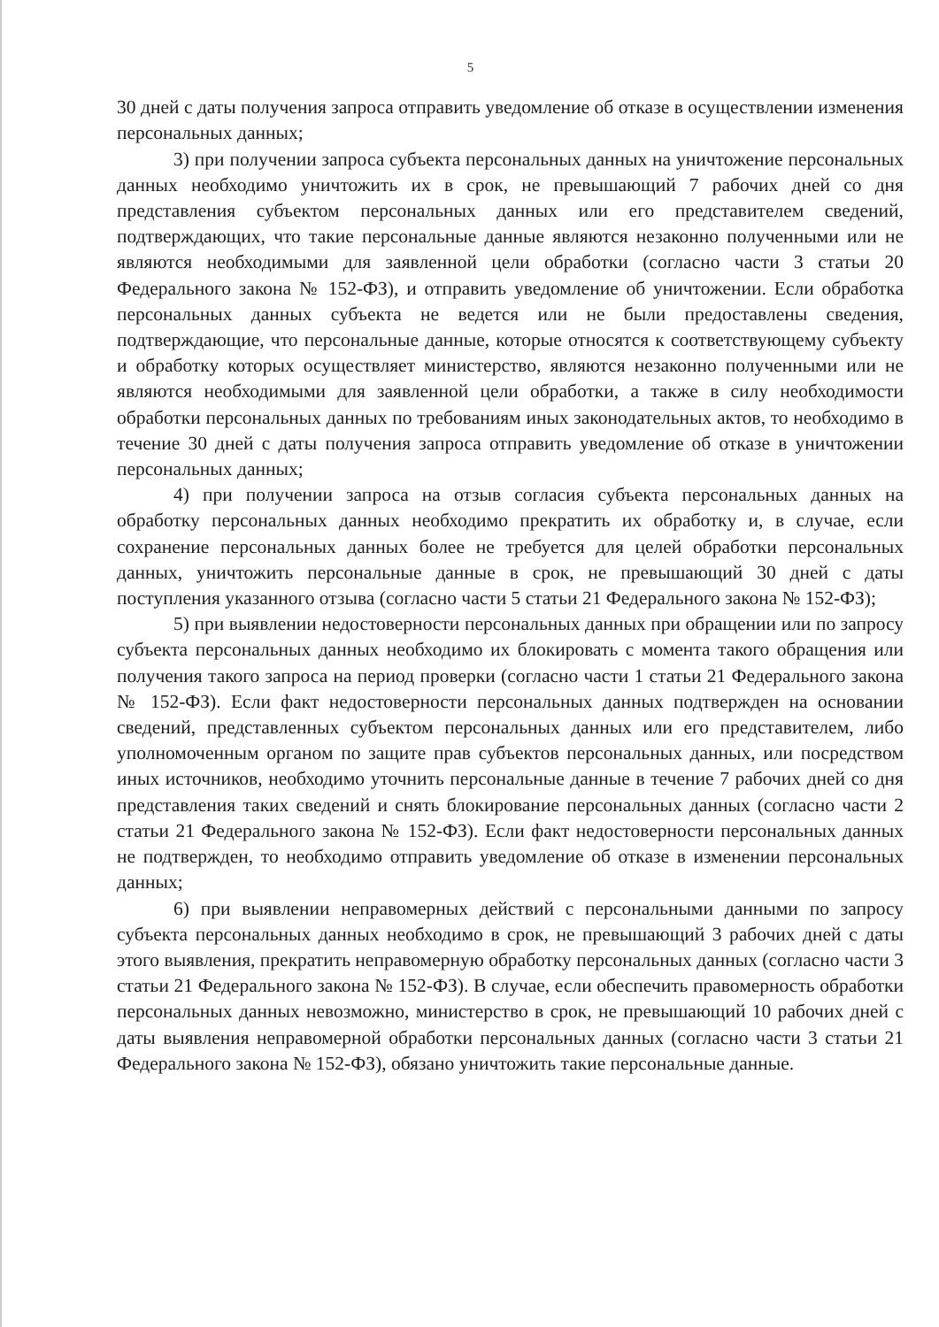5
30 дней с даты получения запроса отправить уведомление об отказе в осуществлении изменения персональных данных;
3) при получении запроса субъекта персональных данных на уничтожение персональных данных необходимо уничтожить их в срок, не превышающий 7 рабочих дней со дня представления субъектом персональных данных или его представителем сведений, подтверждающих, что такие персональные данные являются незаконно полученными или не являются необходимыми для заявленной цели обработки (согласно части 3 статьи 20 Федерального закона № 152-ФЗ), и отправить уведомление об уничтожении. Если обработка персональных данных субъекта не ведется или не были предоставлены сведения, подтверждающие, что персональные данные, которые относятся к соответствующему субъекту и обработку которых осуществляет министерство, являются незаконно полученными или не являются необходимыми для заявленной цели обработки, а также в силу необходимости обработки персональных данных по требованиям иных законодательных актов, то необходимо в течение 30 дней с даты получения запроса отправить уведомление об отказе в уничтожении персональных данных;
4) при получении запроса на отзыв согласия субъекта персональных данных на обработку персональных данных необходимо прекратить их обработку и, в случае, если сохранение персональных данных более не требуется для целей обработки персональных данных, уничтожить персональные данные в срок, не превышающий 30 дней с даты поступления указанного отзыва (согласно части 5 статьи 21 Федерального закона № 152-ФЗ);
5) при выявлении недостоверности персональных данных при обращении или по запросу субъекта персональных данных необходимо их блокировать с момента такого обращения или получения такого запроса на период проверки (согласно части 1 статьи 21 Федерального закона № 152-ФЗ). Если факт недостоверности персональных данных подтвержден на основании сведений, представленных субъектом персональных данных или его представителем, либо уполномоченным органом по защите прав субъектов персональных данных, или посредством иных источников, необходимо уточнить персональные данные в течение 7 рабочих дней со дня представления таких сведений и снять блокирование персональных данных (согласно части 2 статьи 21 Федерального закона № 152-ФЗ). Если факт недостоверности персональных данных не подтвержден, то необходимо отправить уведомление об отказе в изменении персональных данных;
6) при выявлении неправомерных действий с персональными данными по запросу субъекта персональных данных необходимо в срок, не превышающий 3 рабочих дней с даты этого выявления, прекратить неправомерную обработку персональных данных (согласно части 3 статьи 21 Федерального закона № 152-ФЗ). В случае, если обеспечить правомерность обработки персональных данных невозможно, министерство в срок, не превышающий 10 рабочих дней с даты выявления неправомерной обработки персональных данных (согласно части 3 статьи 21 Федерального закона № 152-ФЗ), обязано уничтожить такие персональные данные.